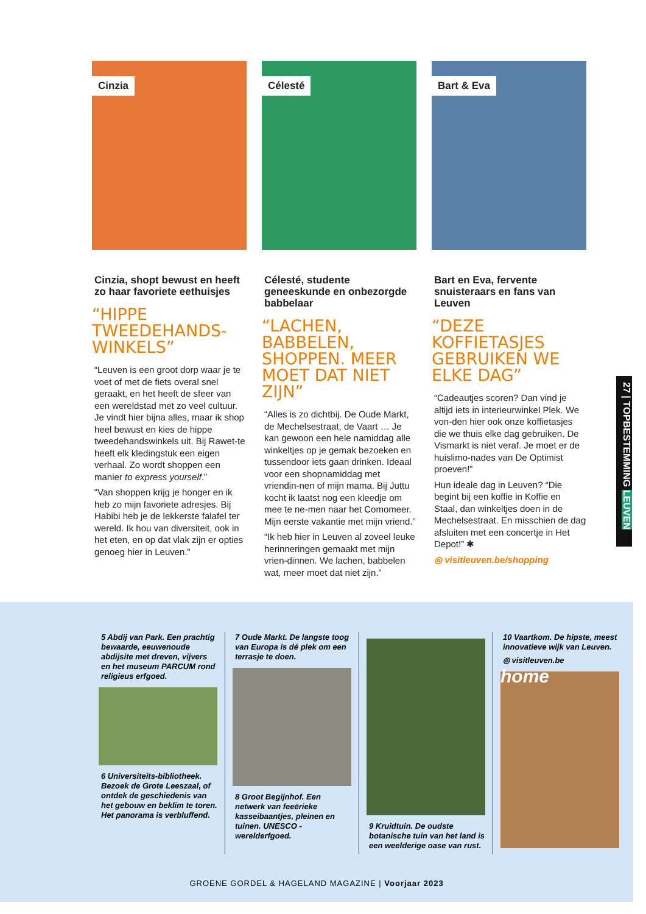Cinzia
Cinzia, shopt bewust en heeft zo haar favoriete eethuisjes
“HIPPE TWEEDEHANDS-WINKELS”
“Leuven is een groot dorp waar je te voet of met de fiets overal snel geraakt, en het heeft de sfeer van een wereldstad met zo veel cultuur. Je vindt hier bijna alles, maar ik shop heel bewust en kies de hippe tweedehandswinkels uit. Bij Rawet-te heeft elk kledingstuk een eigen verhaal. Zo wordt shoppen een manier to express yourself.”
“Van shoppen krijg je honger en ik heb zo mijn favoriete adresjes. Bij Habibi heb je de lekkerste falafel ter wereld. Ik hou van diversiteit, ook in het eten, en op dat vlak zijn er opties genoeg hier in Leuven.”
Célesté
Célesté, studente geneeskunde en onbezorgde babbelaar
“LACHEN, BABBELEN, SHOPPEN. MEER MOET DAT NIET ZIJN”
“Alles is zo dichtbij. De Oude Markt, de Mechelsestraat, de Vaart … Je kan gewoon een hele namiddag alle winkeltjes op je gemak bezoeken en tussendoor iets gaan drinken. Ideaal voor een shopnamiddag met vriendin-nen of mijn mama. Bij Juttu kocht ik laatst nog een kleedje om mee te ne-men naar het Comomeer. Mijn eerste vakantie met mijn vriend.”
“Ik heb hier in Leuven al zoveel leuke herinneringen gemaakt met mijn vrien-dinnen. We lachen, babbelen wat, meer moet dat niet zijn.”
Bart & Eva
Bart en Eva, fervente snuisteraars en fans van Leuven
“DEZE KOFFIETASJES GEBRUIKEN WE ELKE DAG”
“Cadeautjes scoren? Dan vind je altijd iets in interieurwinkel Plek. We von-den hier ook onze koffietasjes die we thuis elke dag gebruiken. De Vismarkt is niet veraf. Je moet er de huislimo-nades van De Optimist proeven!”
Hun ideale dag in Leuven? “Die begint bij een koffie in Koffie en Staal, dan winkeltjes doen in de Mechelsestraat. En misschien de dag afsluiten met een concertje in Het Depot!” ✱
◎ visitleuven.be/shopping
27 | TOPBESTEMMING LEUVEN
5 Abdij van Park. Een prachtig bewaarde, eeuwenoude abdijsite met dreven, vijvers en het museum PARCUM rond religieus erfgoed.
6 Universiteits-bibliotheek. Bezoek de Grote Leeszaal, of ontdek de geschiedenis van het gebouw en beklim te toren. Het panorama is verbluffend.
7 Oude Markt. De langste toog van Europa is dé plek om een terrasje te doen.
8 Groot Begijnhof. Een netwerk van feeërieke kasseibaantjes, pleinen en tuinen. UNESCO -werelderfgoed.
9 Kruidtuin. De oudste botanische tuin van het land is een weelderige oase van rust.
10 Vaartkom. De hipste, meest innovatieve wijk van Leuven.
◎ visitleuven.be
home
GROENE GORDEL & HAGELAND MAGAZINE | Voorjaar 2023